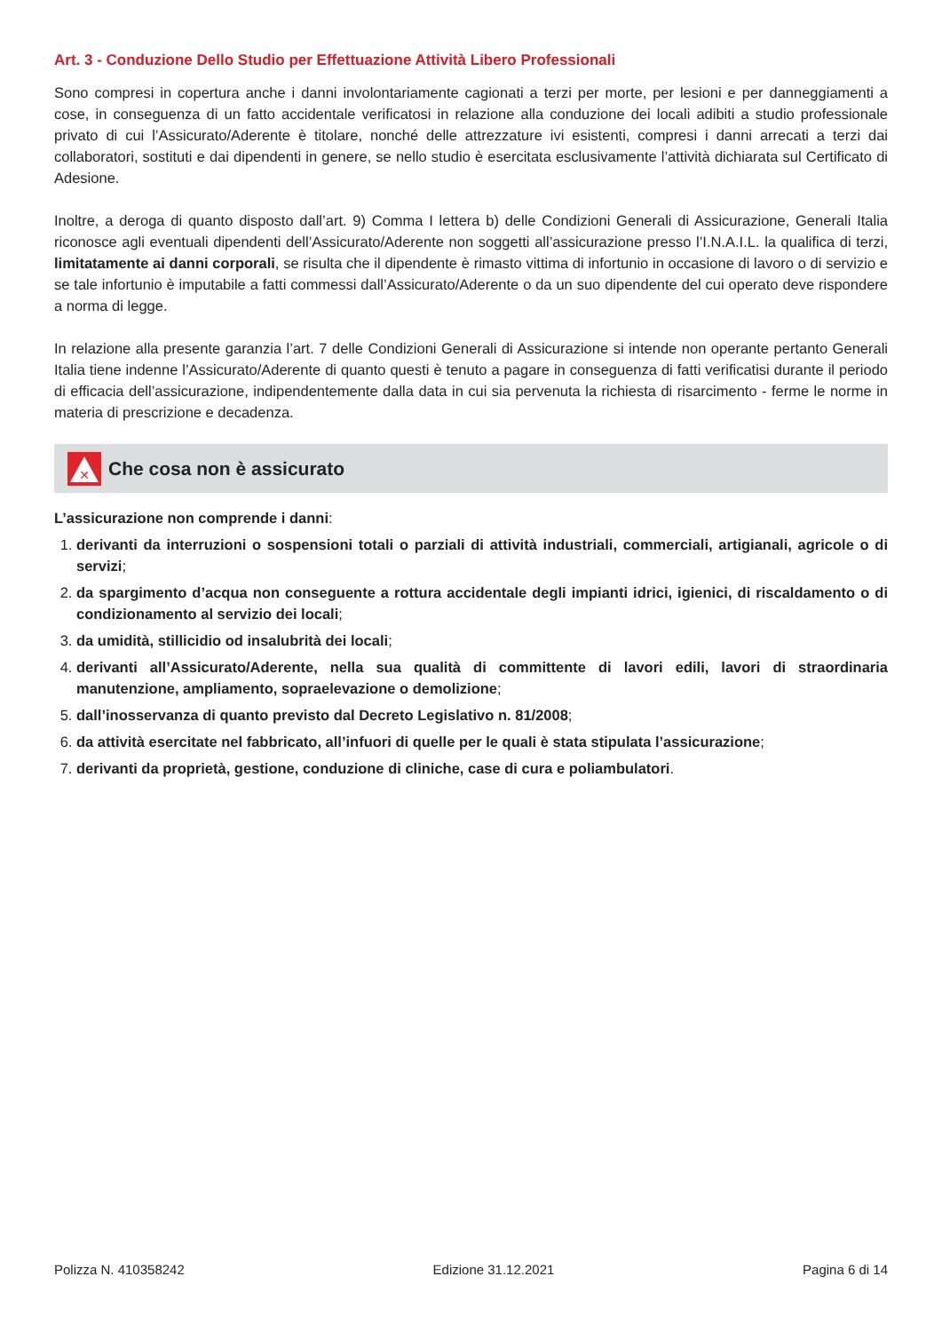Art. 3 - Conduzione Dello Studio per Effettuazione Attività Libero Professionali
Sono compresi in copertura anche i danni involontariamente cagionati a terzi per morte, per lesioni e per danneggiamenti a cose, in conseguenza di un fatto accidentale verificatosi in relazione alla conduzione dei locali adibiti a studio professionale privato di cui l’Assicurato/Aderente è titolare, nonché delle attrezzature ivi esistenti, compresi i danni arrecati a terzi dai collaboratori, sostituti e dai dipendenti in genere, se nello studio è esercitata esclusivamente l’attività dichiarata sul Certificato di Adesione.
Inoltre, a deroga di quanto disposto dall’art. 9) Comma I lettera b) delle Condizioni Generali di Assicurazione, Generali Italia riconosce agli eventuali dipendenti dell’Assicurato/Aderente non soggetti all’assicurazione presso l’I.N.A.I.L. la qualifica di terzi, limitatamente ai danni corporali, se risulta che il dipendente è rimasto vittima di infortunio in occasione di lavoro o di servizio e se tale infortunio è imputabile a fatti commessi dall’Assicurato/Aderente o da un suo dipendente del cui operato deve rispondere a norma di legge.
In relazione alla presente garanzia l’art. 7 delle Condizioni Generali di Assicurazione si intende non operante pertanto Generali Italia tiene indenne l’Assicurato/Aderente di quanto questi è tenuto a pagare in conseguenza di fatti verificatisi durante il periodo di efficacia dell’assicurazione, indipendentemente dalla data in cui sia pervenuta la richiesta di risarcimento - ferme le norme in materia di prescrizione e decadenza.
✕
Che cosa non è assicurato
L’assicurazione non comprende i danni:
1. derivanti da interruzioni o sospensioni totali o parziali di attività industriali, commerciali, artigianali, agricole o di servizi;
2. da spargimento d’acqua non conseguente a rottura accidentale degli impianti idrici, igienici, di riscaldamento o di condizionamento al servizio dei locali;
3. da umidità, stillicidio od insalubrità dei locali;
4. derivanti all’Assicurato/Aderente, nella sua qualità di committente di lavori edili, lavori di straordinaria manutenzione, ampliamento, sopraelevazione o demolizione;
5. dall’inosservanza di quanto previsto dal Decreto Legislativo n. 81/2008;
6. da attività esercitate nel fabbricato, all’infuori di quelle per le quali è stata stipulata l’assicurazione;
7. derivanti da proprietà, gestione, conduzione di cliniche, case di cura e poliambulatori.
Polizza N. 410358242 Edizione 31.12.2021 Pagina 6 di 14